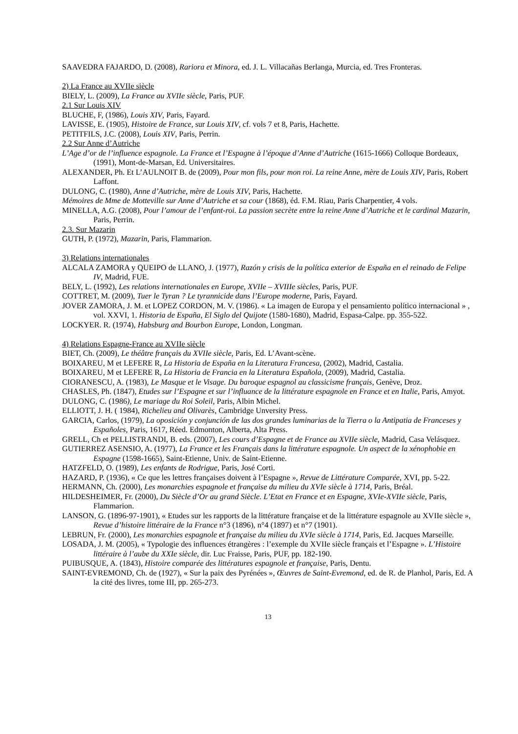SAAVEDRA FAJARDO, D. (2008), Rariora et Minora, ed. J. L. Villacañas Berlanga, Murcia, ed. Tres Fronteras.
2) La France au XVIIe siècle
BIELY, L. (2009), La France au XVIIe siècle, Paris, PUF.
2.1 Sur Louis XIV
BLUCHE, F, (1986), Louis XIV, Paris, Fayard.
LAVISSE, E. (1905), Histoire de France, sur Louis XIV, cf. vols 7 et 8, Paris, Hachette.
PETITFILS, J.C. (2008), Louis XIV, Paris, Perrin.
2.2 Sur Anne d’Autriche
L’Age d’or de l’influence espagnole. La France et l’Espagne à l’époque d’Anne d’Autriche (1615-1666) Colloque Bordeaux, (1991), Mont-de-Marsan, Ed. Universitaires.
ALEXANDER, Ph. Et L’AULNOIT B. de (2009), Pour mon fils, pour mon roi. La reine Anne, mère de Louis XIV, Paris, Robert Laffont.
DULONG, C. (1980), Anne d’Autriche, mère de Louis XIV, Paris, Hachette.
Mémoires de Mme de Motteville sur Anne d’Autriche et sa cour (1868), éd. F.M. Riau, Paris Charpentier, 4 vols.
MINELLA, A.G. (2008), Pour l’amour de l’enfant-roi. La passion secrète entre la reine Anne d’Autriche et le cardinal Mazarin, Paris, Perrin.
2.3. Sur Mazarin
GUTH, P. (1972), Mazarin, Paris, Flammarion.
3) Relations internationales
ALCALA ZAMORA y QUEIPO de LLANO, J. (1977), Razón y crisis de la política exterior de España en el reinado de Felipe IV, Madrid, FUE.
BELY, L. (1992), Les relations internationales en Europe, XVIIe – XVIIIe siècles, Paris, PUF.
COTTRET, M. (2009), Tuer le Tyran ? Le tyrannicide dans l’Europe moderne, Paris, Fayard.
JOVER ZAMORA, J. M. et LOPEZ CORDON, M. V. (1986). « La imagen de Europa y el pensamiento político internacional » , vol. XXVI, 1. Historia de España, El Siglo del Quijote (1580-1680), Madrid, Espasa-Calpe. pp. 355-522.
LOCKYER. R. (1974), Habsburg and Bourbon Europe, London, Longman.
4) Relations Espagne-France au XVIIe siècle
BIET, Ch. (2009), Le théâtre français du XVIIe siècle, Paris, Ed. L’Avant-scène.
BOIXAREU, M et LEFERE R, La Historia de España en la Literatura Francesa, (2002), Madrid, Castalia.
BOIXAREU, M et LEFERE R, La Historia de Francia en la Literatura Española, (2009), Madrid, Castalia.
CIORANESCU, A. (1983), Le Masque et le Visage. Du baroque espagnol au classicisme français, Genève, Droz.
CHASLES, Ph. (1847), Etudes sur l’Espagne et sur l’influance de la littérature espagnole en France et en Italie, Paris, Amyot.
DULONG, C. (1986), Le mariage du Roi Soleil, Paris, Albin Michel.
ELLIOTT, J. H. ( 1984), Richelieu and Olivarès, Cambridge Unversity Press.
GARCIA, Carlos, (1979), La oposición y conjunción de las dos grandes luminarias de la Tierra o la Antipatia de Franceses y Españoles, Paris, 1617, Réed. Edmonton, Alberta, Alta Press.
GRELL, Ch et PELLISTRANDI, B. eds. (2007), Les cours d’Espagne et de France au XVIIe siècle, Madrid, Casa Velásquez.
GUTIERREZ ASENSIO, A. (1977), La France et les Français dans la littérature espagnole. Un aspect de la xénophobie en Espagne (1598-1665), Saint-Etienne, Univ. de Saint-Etienne.
HATZFELD, O. (1989), Les enfants de Rodrigue, Paris, José Corti.
HAZARD, P. (1936), « Ce que les lettres françaises doivent à l’Espagne », Revue de Littérature Comparée, XVI, pp. 5-22.
HERMANN, Ch. (2000), Les monarchies espagnole et française du milieu du XVIe siècle à 1714, Paris, Bréal.
HILDESHEIMER, Fr. (2000), Du Siècle d’Or au grand Siècle. L’Etat en France et en Espagne, XVIe-XVIIe siècle, Paris, Flammarion.
LANSON, G. (1896-97-1901), « Etudes sur les rapports de la littérature française et de la littérature espagnole au XVIIe siècle », Revue d’histoire littéraire de la France n°3 (1896), n°4 (1897) et n°7 (1901).
LEBRUN, Fr. (2000), Les monarchies espagnole et française du milieu du XVIe siècle à 1714, Paris, Ed. Jacques Marseille.
LOSADA, J. M. (2005), « Typologie des influences étrangères : l’exemple du XVIIe siècle français et l’Espagne ». L’Histoire littéraire à l’aube du XXIe siècle, dir. Luc Fraisse, Paris, PUF, pp. 182-190.
PUIBUSQUE, A. (1843), Histoire comparée des littératures espagnole et française, Paris, Dentu.
SAINT-EVREMOND, Ch. de (1927), « Sur la paix des Pyrénées », Œuvres de Saint-Evremond, ed. de R. de Planhol, Paris, Ed. A la cité des livres, tome III, pp. 265-273.
13